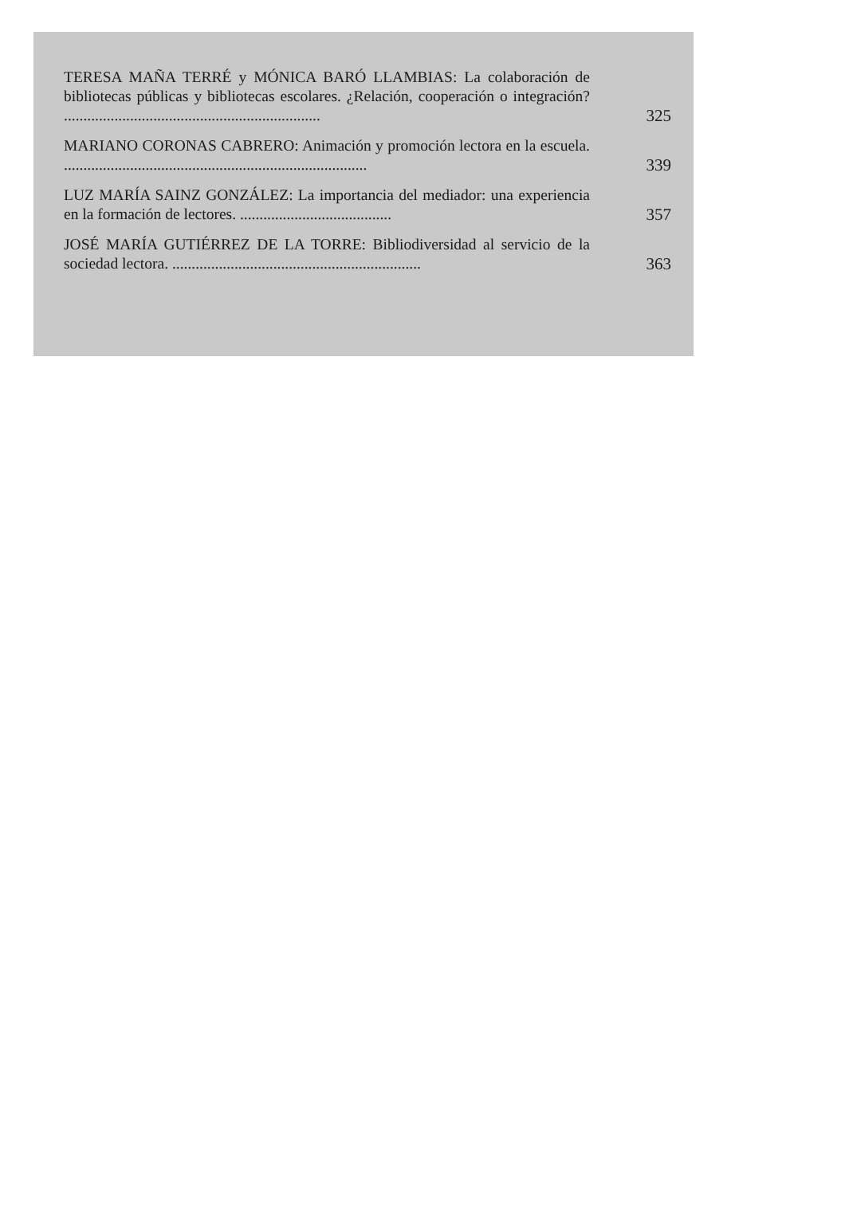TERESA MAÑA TERRÉ y MÓNICA BARÓ LLAMBIAS: La colaboración de bibliotecas públicas y bibliotecas escolares. ¿Relación, cooperación o integración? ..................................................................
325
MARIANO CORONAS CABRERO: Animación y promoción lectora en la escuela. ..............................................................................
339
LUZ MARÍA SAINZ GONZÁLEZ: La importancia del mediador: una experiencia en la formación de lectores. .......................................
357
JOSÉ MARÍA GUTIÉRREZ DE LA TORRE: Bibliodiversidad al servicio de la sociedad lectora. ................................................................
363